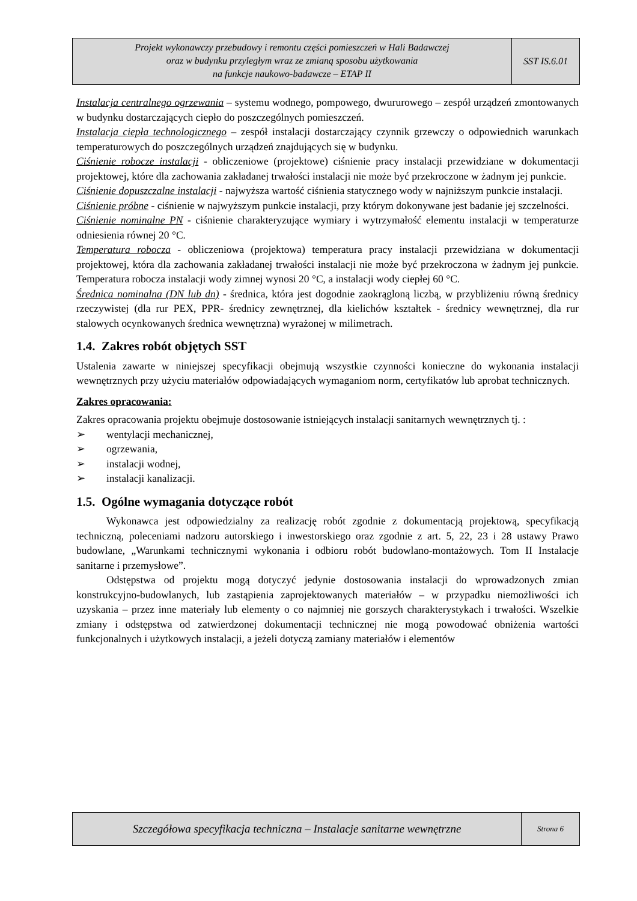Projekt wykonawczy przebudowy i remontu części pomieszczeń w Hali Badawczej
oraz w budynku przyległym wraz ze zmianą sposobu użytkowania
na funkcje naukowo-badawcze – ETAP II
SST IS.6.01
Instalacja centralnego ogrzewania – systemu wodnego, pompowego, dwururowego – zespół urządzeń zmontowanych w budynku dostarczających ciepło do poszczególnych pomieszczeń.
Instalacja ciepła technologicznego – zespół instalacji dostarczający czynnik grzewczy o odpowiednich warunkach temperaturowych do poszczególnych urządzeń znajdujących się w budynku.
Ciśnienie robocze instalacji - obliczeniowe (projektowe) ciśnienie pracy instalacji przewidziane w dokumentacji projektowej, które dla zachowania zakładanej trwałości instalacji nie może być przekroczone w żadnym jej punkcie.
Ciśnienie dopuszczalne instalacji - najwyższa wartość ciśnienia statycznego wody w najniższym punkcie instalacji.
Ciśnienie próbne - ciśnienie w najwyższym punkcie instalacji, przy którym dokonywane jest badanie jej szczelności.
Ciśnienie nominalne PN - ciśnienie charakteryzujące wymiary i wytrzymałość elementu instalacji w temperaturze odniesienia równej 20 °C.
Temperatura robocza - obliczeniowa (projektowa) temperatura pracy instalacji przewidziana w dokumentacji projektowej, która dla zachowania zakładanej trwałości instalacji nie może być przekroczona w żadnym jej punkcie. Temperatura robocza instalacji wody zimnej wynosi 20 °C, a instalacji wody ciepłej 60 °C.
Średnica nominalna (DN lub dn) - średnica, która jest dogodnie zaokrągloną liczbą, w przybliżeniu równą średnicy rzeczywistej (dla rur PEX, PPR- średnicy zewnętrznej, dla kielichów kształtek - średnicy wewnętrznej, dla rur stalowych ocynkowanych średnica wewnętrzna) wyrażonej w milimetrach.
1.4. Zakres robót objętych SST
Ustalenia zawarte w niniejszej specyfikacji obejmują wszystkie czynności konieczne do wykonania instalacji wewnętrznych przy użyciu materiałów odpowiadających wymaganiom norm, certyfikatów lub aprobat technicznych.
Zakres opracowania:
Zakres opracowania projektu obejmuje dostosowanie istniejących instalacji sanitarnych wewnętrznych tj. :
➢ wentylacji mechanicznej,
➢ ogrzewania,
➢ instalacji wodnej,
➢ instalacji kanalizacji.
1.5. Ogólne wymagania dotyczące robót
Wykonawca jest odpowiedzialny za realizację robót zgodnie z dokumentacją projektową, specyfikacją techniczną, poleceniami nadzoru autorskiego i inwestorskiego oraz zgodnie z art. 5, 22, 23 i 28 ustawy Prawo budowlane, „Warunkami technicznymi wykonania i odbioru robót budowlano-montażowych. Tom II Instalacje sanitarne i przemysłowe”.
Odstępstwa od projektu mogą dotyczyć jedynie dostosowania instalacji do wprowadzonych zmian konstrukcyjno-budowlanych, lub zastąpienia zaprojektowanych materiałów – w przypadku niemożliwości ich uzyskania – przez inne materiały lub elementy o co najmniej nie gorszych charakterystykach i trwałości. Wszelkie zmiany i odstępstwa od zatwierdzonej dokumentacji technicznej nie mogą powodować obniżenia wartości funkcjonalnych i użytkowych instalacji, a jeżeli dotyczą zamiany materiałów i elementów
Szczegółowa specyfikacja techniczna – Instalacje sanitarne wewnętrzne
Strona 6